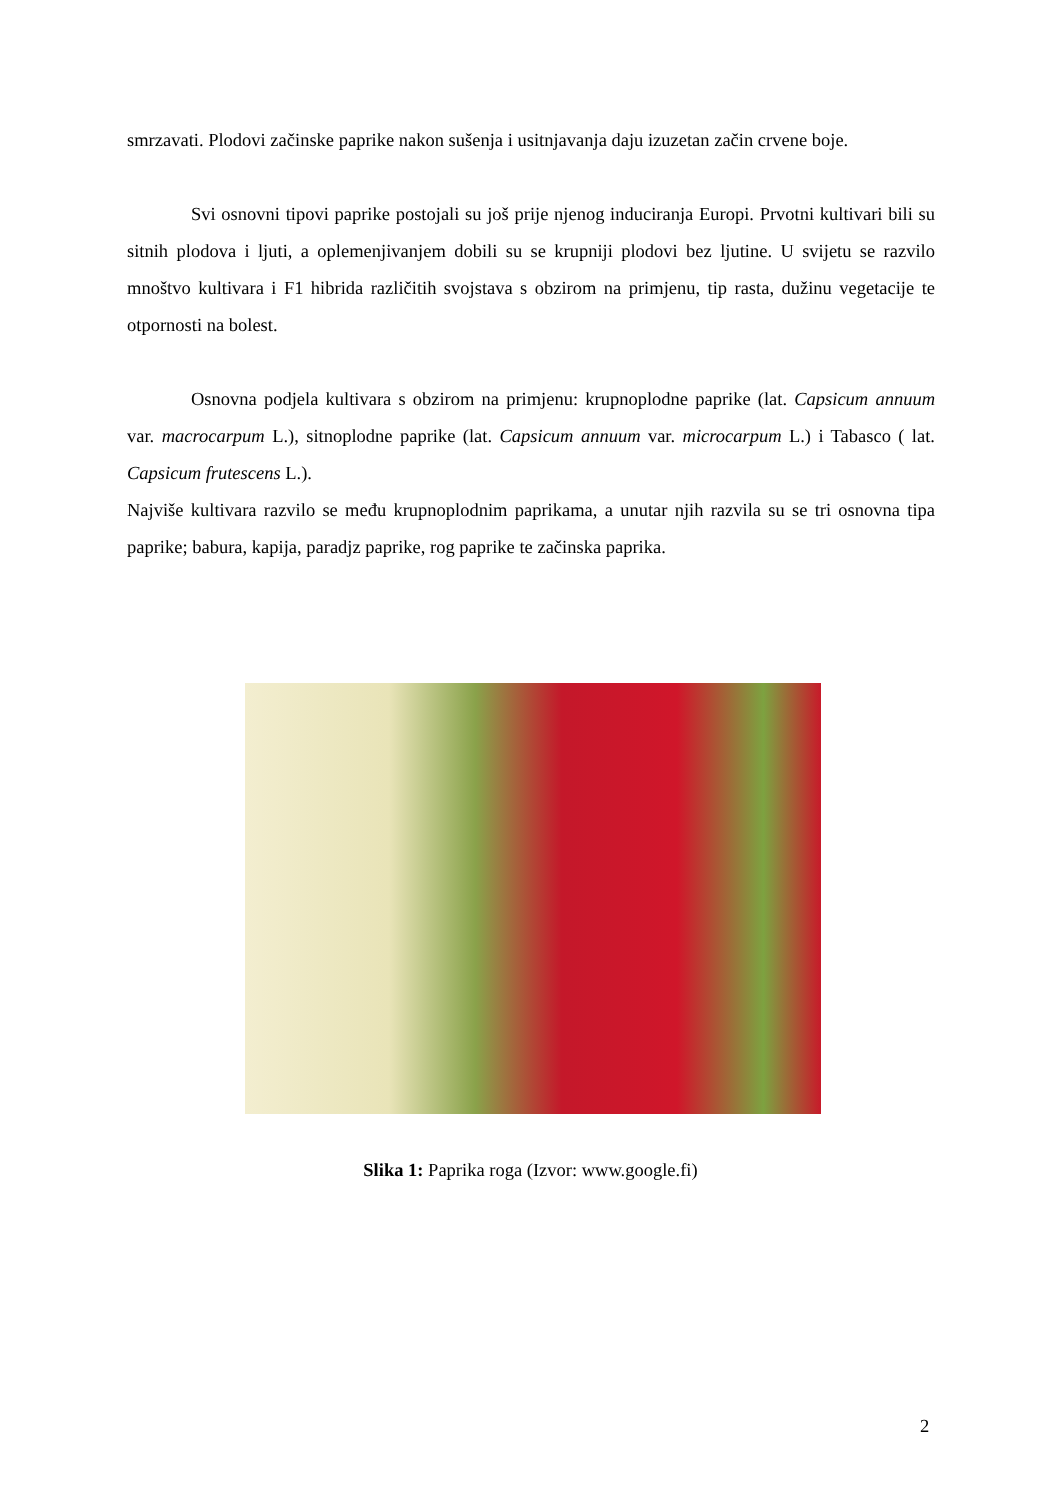smrzavati. Plodovi začinske paprike nakon sušenja i usitnjavanja daju izuzetan začin crvene boje.
Svi osnovni tipovi paprike postojali su još prije njenog induciranja Europi. Prvotni kultivari bili su sitnih plodova i ljuti, a oplemenjivanjem dobili su se krupniji plodovi bez ljutine. U svijetu se razvilo mnoštvo kultivara i F1 hibrida različitih svojstava s obzirom na primjenu, tip rasta, dužinu vegetacije te otpornosti na bolest.
Osnovna podjela kultivara s obzirom na primjenu: krupnoplodne paprike (lat. Capsicum annuum var. macrocarpum L.), sitnoplodne paprike (lat. Capsicum annuum var. microcarpum L.) i Tabasco ( lat. Capsicum frutescens L.).
Najviše kultivara razvilo se među krupnoplodnim paprikama, a unutar njih razvila su se tri osnovna tipa paprike; babura, kapija, paradjz paprike, rog paprike te začinska paprika.
Slika 1: Paprika roga (Izvor: www.google.fi)
2